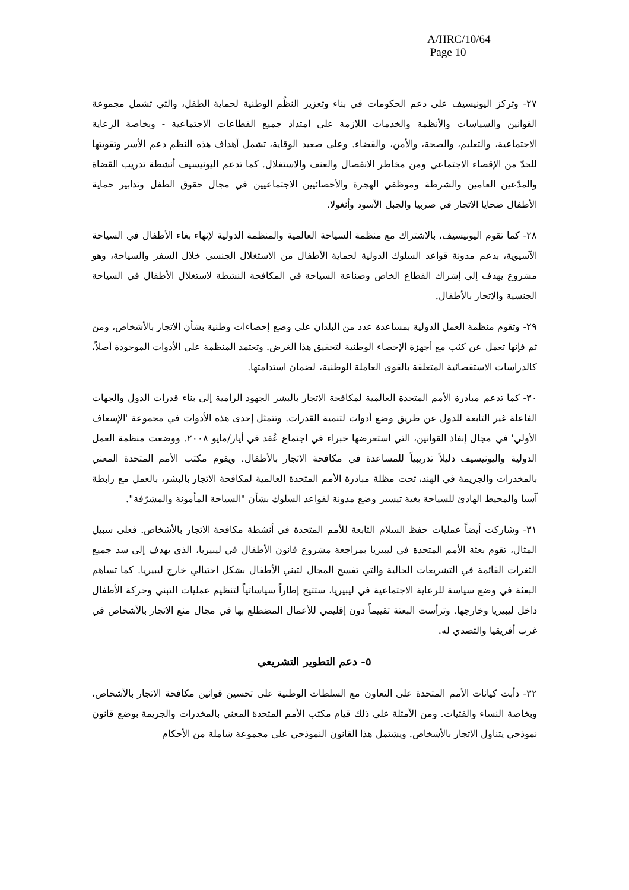A/HRC/10/64
Page 10
٢٧- وتركز اليونيسيف على دعم الحكومات في بناء وتعزيز النظُم الوطنية لحماية الطفل، والتي تشمل مجموعة القوانين والسياسات والأنظمة والخدمات اللازمة على امتداد جميع القطاعات الاجتماعية - وبخاصة الرعاية الاجتماعية، والتعليم، والصحة، والأمن، والقضاء. وعلى صعيد الوقاية، تشمل أهداف هذه النظم دعم الأسر وتقويتها للحدّ من الإقصاء الاجتماعي ومن مخاطر الانفصال والعنف والاستغلال. كما تدعم اليونيسيف أنشطة تدريب القضاة والمدّعين العامين والشرطة وموظفي الهجرة والأخصائيين الاجتماعيين في مجال حقوق الطفل وتدابير حماية الأطفال ضحايا الاتجار في صربيا والجبل الأسود وأنغولا.
٢٨- كما تقوم اليونيسيف، بالاشتراك مع منظمة السياحة العالمية والمنظمة الدولية لإنهاء بغاء الأطفال في السياحة الآسيوية، بدعم مدونة قواعد السلوك الدولية لحماية الأطفال من الاستغلال الجنسي خلال السفر والسياحة، وهو مشروع يهدف إلى إشراك القطاع الخاص وصناعة السياحة في المكافحة النشطة لاستغلال الأطفال في السياحة الجنسية والاتجار بالأطفال.
٢٩- وتقوم منظمة العمل الدولية بمساعدة عدد من البلدان على وضع إحصاءات وطنية بشأن الاتجار بالأشخاص، ومن ثم فإنها تعمل عن كثب مع أجهزة الإحصاء الوطنية لتحقيق هذا الغرض. وتعتمد المنظمة على الأدوات الموجودة أصلاً، كالدراسات الاستقصائية المتعلقة بالقوى العاملة الوطنية، لضمان استدامتها.
٣٠- كما تدعم مبادرة الأمم المتحدة العالمية لمكافحة الاتجار بالبشر الجهود الرامية إلى بناء قدرات الدول والجهات الفاعلة غير التابعة للدول عن طريق وضع أدوات لتنمية القدرات. وتتمثل إحدى هذه الأدوات في مجموعة 'الإسعاف الأولي' في مجال إنفاذ القوانين، التي استعرضها خبراء في اجتماع عُقد في أيار/مايو ٢٠٠٨. ووضعت منظمة العمل الدولية واليونيسيف دليلاً تدريبياً للمساعدة في مكافحة الاتجار بالأطفال. ويقوم مكتب الأمم المتحدة المعني بالمخدرات والجريمة في الهند، تحت مظلة مبادرة الأمم المتحدة العالمية لمكافحة الاتجار بالبشر، بالعمل مع رابطة آسيا والمحيط الهادئ للسياحة بغية تيسير وضع مدونة لقواعد السلوك بشأن "السياحة المأمونة والمشرّفة".
٣١- وشاركت أيضاً عمليات حفظ السلام التابعة للأمم المتحدة في أنشطة مكافحة الاتجار بالأشخاص. فعلى سبيل المثال، تقوم بعثة الأمم المتحدة في ليبيريا بمراجعة مشروع قانون الأطفال في ليبيريا، الذي يهدف إلى سد جميع الثغرات القائمة في التشريعات الحالية والتي تفسح المجال لتبني الأطفال بشكل احتيالي خارج ليبيريا. كما تساهم البعثة في وضع سياسة للرعاية الاجتماعية في ليبيريا، ستتيح إطاراً سياساتياً لتنظيم عمليات التبني وحركة الأطفال داخل ليبيريا وخارجها. وترأست البعثة تقييماً دون إقليمي للأعمال المضطلع بها في مجال منع الاتجار بالأشخاص في غرب أفريقيا والتصدي له.
٥- دعم التطوير التشريعي
٣٢- دأبت كيانات الأمم المتحدة على التعاون مع السلطات الوطنية على تحسين قوانين مكافحة الاتجار بالأشخاص، وبخاصة النساء والفتيات. ومن الأمثلة على ذلك قيام مكتب الأمم المتحدة المعني بالمخدرات والجريمة بوضع قانون نموذجي يتناول الاتجار بالأشخاص. ويشتمل هذا القانون النموذجي على مجموعة شاملة من الأحكام